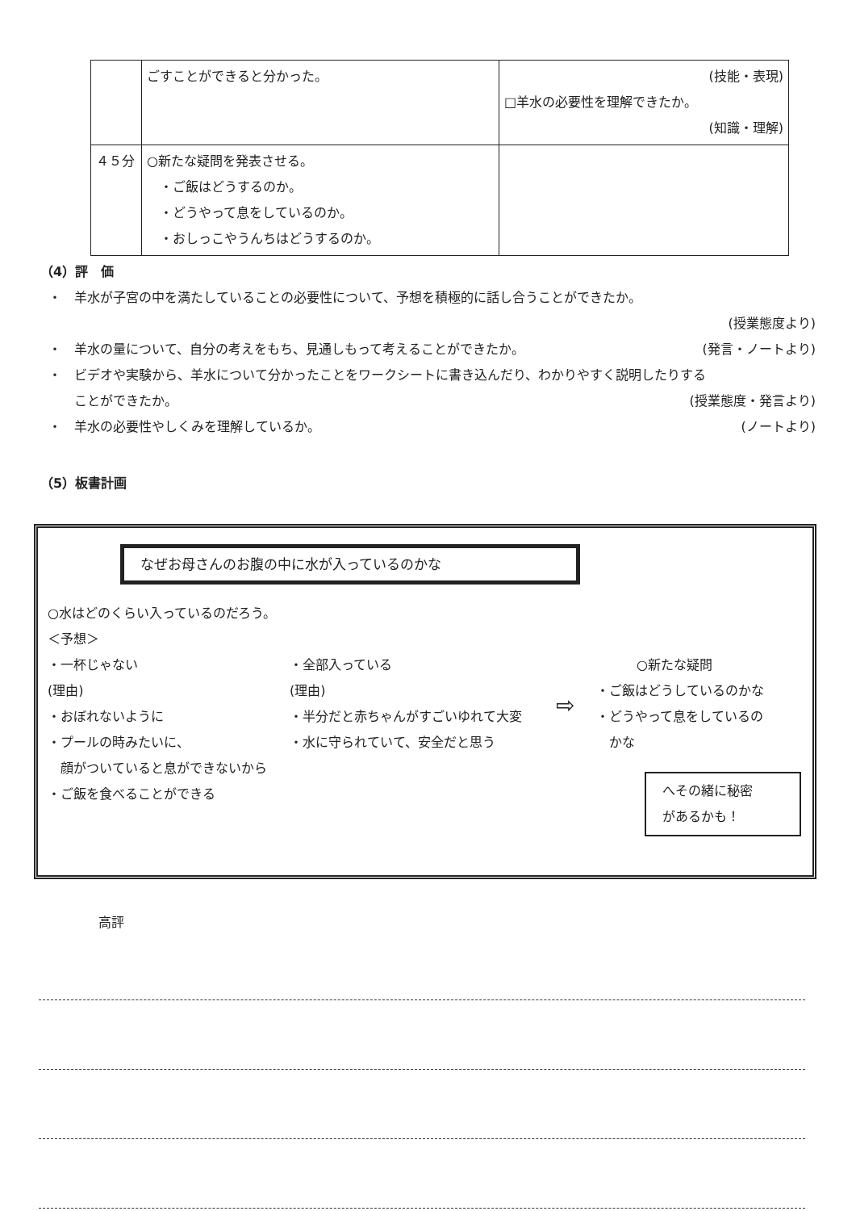| | ごすことができると分かった。 | (技能・表現) □羊水の必要性を理解できたか。 (知識・理解) |
| ４５分 | ○新たな疑問を発表させる。 ・ご飯はどうするのか。 ・どうやって息をしているのか。 ・おしっこやうんちはどうするのか。 | |
（4）評　価
・　羊水が子宮の中を満たしていることの必要性について、予想を積極的に話し合うことができたか。
(授業態度より)
・　羊水の量について、自分の考えをもち、見通しもって考えることができたか。 (発言・ノートより)
・　ビデオや実験から、羊水について分かったことをワークシートに書き込んだり、わかりやすく説明したりする
　　ことができたか。 (授業態度・発言より)
・　羊水の必要性やしくみを理解しているか。 (ノートより)
（5）板書計画
なぜお母さんのお腹の中に水が入っているのかな
○水はどのくらい入っているのだろう。
＜予想＞
・一杯じゃない
(理由)
・おぼれないように
・プールの時みたいに、
　顔がついていると息ができないから
・ご飯を食べることができる
・全部入っている
(理由)
・半分だと赤ちゃんがすごいゆれて大変
・水に守られていて、安全だと思う
⇨
○新たな疑問
・ご飯はどうしているのかな
・どうやって息をしているの
　かな
へその緒に秘密
があるかも！
高評